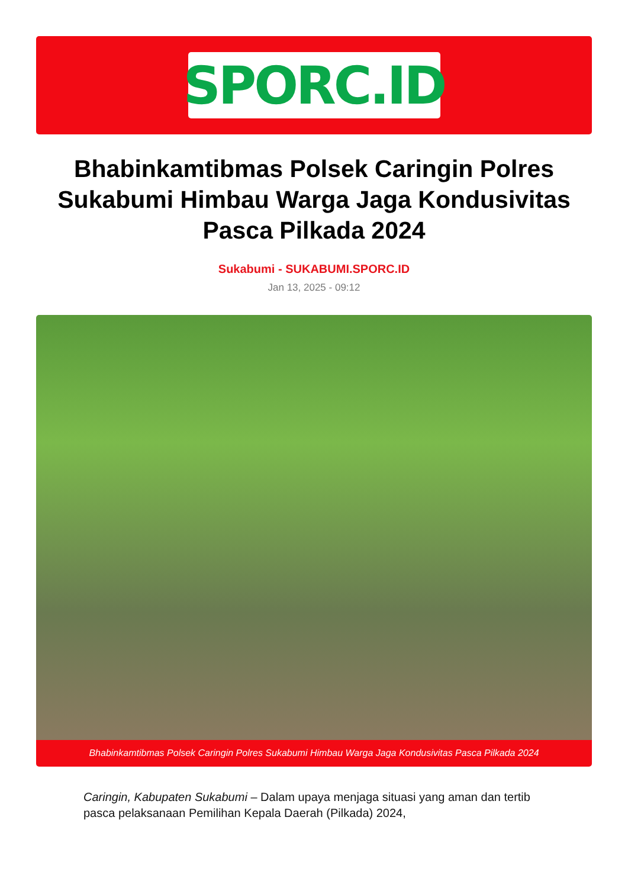SPORC.ID
Bhabinkamtibmas Polsek Caringin Polres Sukabumi Himbau Warga Jaga Kondusivitas Pasca Pilkada 2024
Sukabumi - SUKABUMI.SPORC.ID
Jan 13, 2025 - 09:12
Bhabinkamtibmas Polsek Caringin Polres Sukabumi Himbau Warga Jaga Kondusivitas Pasca Pilkada 2024
Caringin, Kabupaten Sukabumi – Dalam upaya menjaga situasi yang aman dan tertib pasca pelaksanaan Pemilihan Kepala Daerah (Pilkada) 2024,